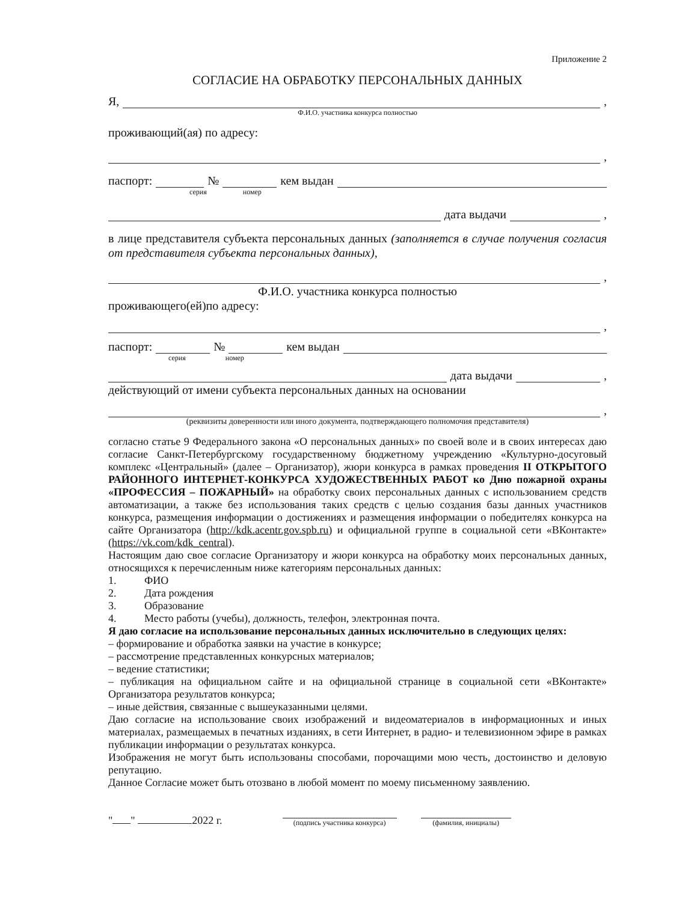Приложение 2
СОГЛАСИЕ НА ОБРАБОТКУ ПЕРСОНАЛЬНЫХ ДАННЫХ
Я, ,
Ф.И.О. участника конкурса полностью
проживающий(ая) по адресу:
,
паспорт: № кем выдан
серия номер
дата выдачи ,
в лице представителя субъекта персональных данных (заполняется в случае получения согласия от представителя субъекта персональных данных),
,
Ф.И.О. участника конкурса полностью
проживающего(ей)по адресу:
,
паспорт: № кем выдан
серия номер
дата выдачи ,
действующий от имени субъекта персональных данных на основании
,
(реквизиты доверенности или иного документа, подтверждающего полномочия представителя)
согласно статье 9 Федерального закона «О персональных данных» по своей воле и в своих интересах даю согласие Санкт-Петербургскому государственному бюджетному учреждению «Культурно-досуговый комплекс «Центральный» (далее – Организатор), жюри конкурса в рамках проведения II ОТКРЫТОГО РАЙОННОГО ИНТЕРНЕТ-КОНКУРСА ХУДОЖЕСТВЕННЫХ РАБОТ ко Дню пожарной охраны «ПРОФЕССИЯ – ПОЖАРНЫЙ» на обработку своих персональных данных с использованием средств автоматизации, а также без использования таких средств с целью создания базы данных участников конкурса, размещения информации о достижениях и размещения информации о победителях конкурса на сайте Организатора (http://kdk.acentr.gov.spb.ru) и официальной группе в социальной сети «ВКонтакте» (https://vk.com/kdk_central).
Настоящим даю свое согласие Организатору и жюри конкурса на обработку моих персональных данных, относящихся к перечисленным ниже категориям персональных данных:
1. ФИО
2. Дата рождения
3. Образование
4. Место работы (учебы), должность, телефон, электронная почта.
Я даю согласие на использование персональных данных исключительно в следующих целях:
– формирование и обработка заявки на участие в конкурсе;
– рассмотрение представленных конкурсных материалов;
– ведение статистики;
– публикация на официальном сайте и на официальной странице в социальной сети «ВКонтакте» Организатора результатов конкурса;
– иные действия, связанные с вышеуказанными целями.
Даю согласие на использование своих изображений и видеоматериалов в информационных и иных материалах, размещаемых в печатных изданиях, в сети Интернет, в радио- и телевизионном эфире в рамках публикации информации о результатах конкурса.
Изображения не могут быть использованы способами, порочащими мою честь, достоинство и деловую репутацию.
Данное Согласие может быть отозвано в любой момент по моему письменному заявлению.
" " 2022 г.
(подпись участника конкурса)
(фамилия, инициалы)